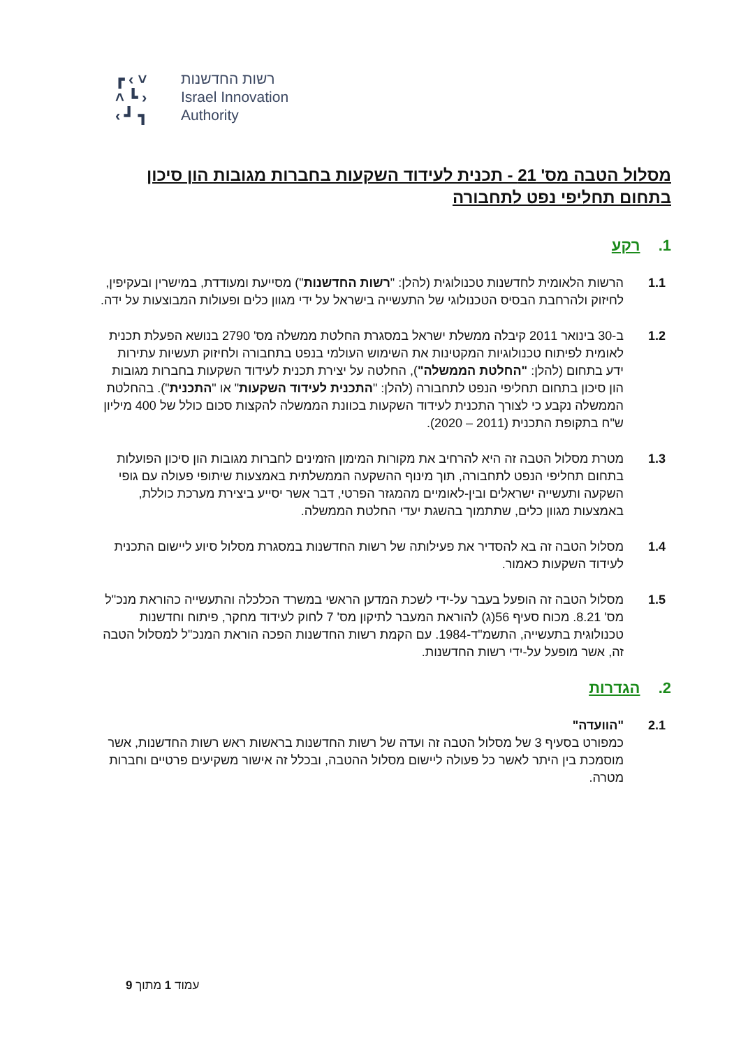┏ ‹ ˅
˄ ┗ ›
‹ ┛ ┓
רשות החדשנות
Israel Innovation
Authority
מסלול הטבה מס' 21 - תכנית לעידוד השקעות בחברות מגובות הון סיכון בתחום תחליפי נפט לתחבורה
1. רקע
1.1 הרשות הלאומית לחדשנות טכנולוגית (להלן: "רשות החדשנות") מסייעת ומעודדת, במישרין ובעקיפין, לחיזוק ולהרחבת הבסיס הטכנולוגי של התעשייה בישראל על ידי מגוון כלים ופעולות המבוצעות על ידה.
1.2 ב-30 בינואר 2011 קיבלה ממשלת ישראל במסגרת החלטת ממשלה מס' 2790 בנושא הפעלת תכנית לאומית לפיתוח טכנולוגיות המקטינות את השימוש העולמי בנפט בתחבורה ולחיזוק תעשיות עתירות ידע בתחום (להלן: "החלטת הממשלה"), החלטה על יצירת תכנית לעידוד השקעות בחברות מגובות הון סיכון בתחום תחליפי הנפט לתחבורה (להלן: "התכנית לעידוד השקעות" או "התכנית"). בהחלטת הממשלה נקבע כי לצורך התכנית לעידוד השקעות בכוונת הממשלה להקצות סכום כולל של 400 מיליון ש"ח בתקופת התכנית (2011 – 2020).
1.3 מטרת מסלול הטבה זה היא להרחיב את מקורות המימון הזמינים לחברות מגובות הון סיכון הפועלות בתחום תחליפי הנפט לתחבורה, תוך מינוף ההשקעה הממשלתית באמצעות שיתופי פעולה עם גופי השקעה ותעשייה ישראלים ובין-לאומיים מהמגזר הפרטי, דבר אשר יסייע ביצירת מערכת כוללת, באמצעות מגוון כלים, שתתמוך בהשגת יעדי החלטת הממשלה.
1.4 מסלול הטבה זה בא להסדיר את פעילותה של רשות החדשנות במסגרת מסלול סיוע ליישום התכנית לעידוד השקעות כאמור.
1.5 מסלול הטבה זה הופעל בעבר על-ידי לשכת המדען הראשי במשרד הכלכלה והתעשייה כהוראת מנכ"ל מס' 8.21. מכוח סעיף 56(ג) להוראת המעבר לתיקון מס' 7 לחוק לעידוד מחקר, פיתוח וחדשנות טכנולוגית בתעשייה, התשמ"ד-1984. עם הקמת רשות החדשנות הפכה הוראת המנכ"ל למסלול הטבה זה, אשר מופעל על-ידי רשות החדשנות.
2. הגדרות
2.1 "הוועדה"
כמפורט בסעיף 3 של מסלול הטבה זה ועדה של רשות החדשנות בראשות ראש רשות החדשנות, אשר מוסמכת בין היתר לאשר כל פעולה ליישום מסלול ההטבה, ובכלל זה אישור משקיעים פרטיים וחברות מטרה.
עמוד 1 מתוך 9